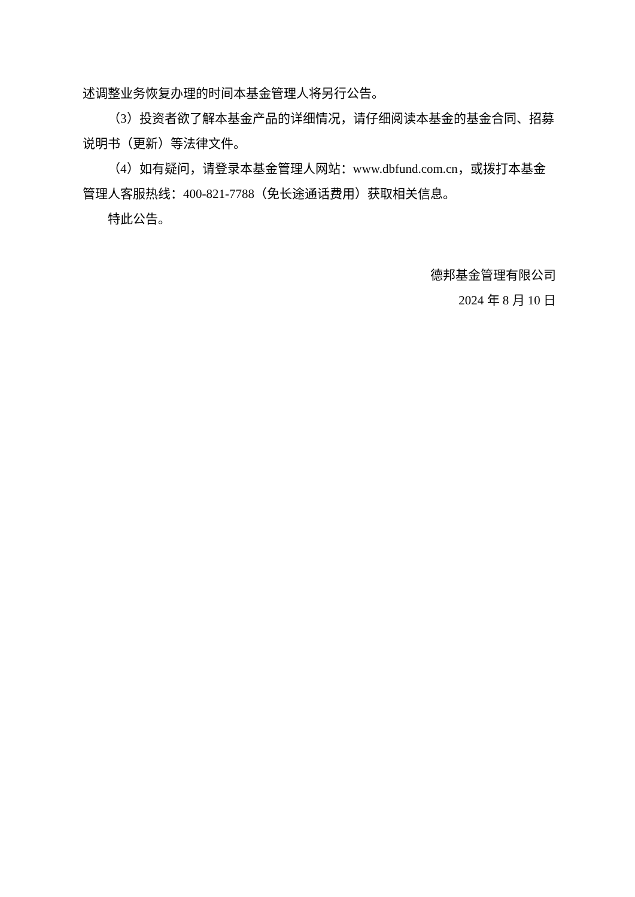述调整业务恢复办理的时间本基金管理人将另行公告。
（3）投资者欲了解本基金产品的详细情况，请仔细阅读本基金的基金合同、招募说明书（更新）等法律文件。
（4）如有疑问，请登录本基金管理人网站：www.dbfund.com.cn，或拨打本基金管理人客服热线：400-821-7788（免长途通话费用）获取相关信息。
特此公告。
德邦基金管理有限公司
2024 年 8 月 10 日